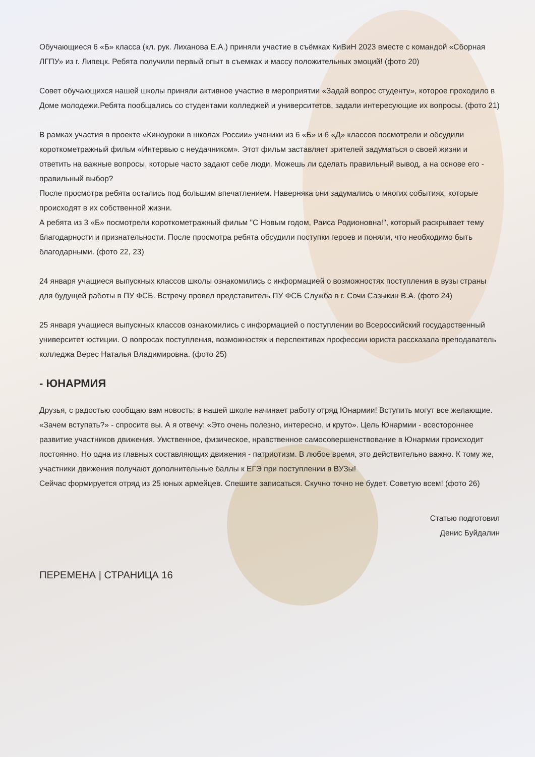Обучающиеся 6 «Б» класса (кл. рук. Лиханова Е.А.) приняли участие в съёмках КиВиН 2023 вместе с командой «Сборная ЛГПУ» из г. Липецк. Ребята получили первый опыт в съемках и массу положительных эмоций! (фото 20)
Совет обучающихся нашей школы приняли активное участие в мероприятии «Задай вопрос студенту», которое проходило в Доме молодежи.Ребята пообщались со студентами колледжей и университетов, задали интересующие их вопросы. (фото 21)
В рамках участия в проекте «Киноуроки в школах России» ученики из 6 «Б» и 6 «Д» классов посмотрели и обсудили короткометражный фильм «Интервью с неудачником». Этот фильм заставляет зрителей задуматься о своей жизни и ответить на важные вопросы, которые часто задают себе люди. Можешь ли сделать правильный вывод, а на основе его - правильный выбор?
После просмотра ребята остались под большим впечатлением. Наверняка они задумались о многих событиях, которые происходят в их собственной жизни.
А ребята из 3 «Б» посмотрели короткометражный фильм "С Новым годом, Раиса Родионовна!", который раскрывает тему благодарности и признательности. После просмотра ребята обсудили поступки героев и поняли, что необходимо быть благодарными. (фото 22, 23)
24 января учащиеся выпускных классов школы ознакомились с информацией о возможностях поступления в вузы страны для будущей работы в ПУ ФСБ. Встречу провел представитель ПУ ФСБ Служба в г. Сочи Сазыкин В.А. (фото 24)
25 января учащиеся выпускных классов ознакомились с информацией о поступлении во Всероссийский государственный университет юстиции. О вопросах поступления, возможностях и перспективах профессии юриста рассказала преподаватель колледжа Верес Наталья Владимировна. (фото 25)
- ЮНАРМИЯ
Друзья, с радостью сообщаю вам новость: в нашей школе начинает работу отряд Юнармии! Вступить могут все желающие. «Зачем вступать?» - спросите вы. А я отвечу: «Это очень полезно, интересно, и круто». Цель Юнармии - всестороннее развитие участников движения. Умственное, физическое, нравственное самосовершенствование в Юнармии происходит постоянно. Но одна из главных составляющих движения - патриотизм. В любое время, это действительно важно. К тому же, участники движения получают дополнительные баллы к ЕГЭ при поступлении в ВУЗы!
Сейчас формируется отряд из 25 юных армейцев. Спешите записаться. Скучно точно не будет. Советую всем! (фото 26)
Статью подготовил
Денис Буйдалин
ПЕРЕМЕНА | СТРАНИЦА 16